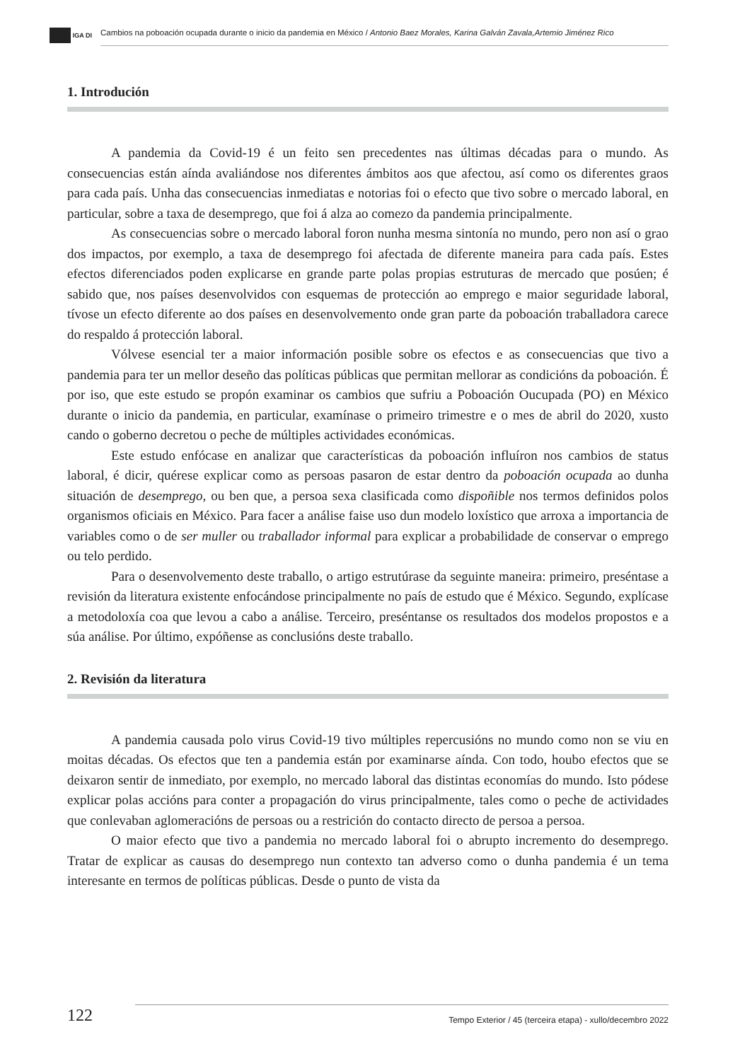IGA DI
Cambios na poboación ocupada durante o inicio da pandemia en México / Antonio Baez Morales, Karina Galván Zavala,Artemio Jiménez Rico
1. Introdución
A pandemia da Covid-19 é un feito sen precedentes nas últimas décadas para o mundo. As consecuencias están aínda avaliándose nos diferentes ámbitos aos que afectou, así como os diferentes graos para cada país. Unha das consecuencias inmediatas e notorias foi o efecto que tivo sobre o mercado laboral, en particular, sobre a taxa de desemprego, que foi á alza ao comezo da pandemia principalmente.
As consecuencias sobre o mercado laboral foron nunha mesma sintonía no mundo, pero non así o grao dos impactos, por exemplo, a taxa de desemprego foi afectada de diferente maneira para cada país. Estes efectos diferenciados poden explicarse en grande parte polas propias estruturas de mercado que posúen; é sabido que, nos países desenvolvidos con esquemas de protección ao emprego e maior seguridade laboral, tívose un efecto diferente ao dos países en desenvolvemento onde gran parte da poboación traballadora carece do respaldo á protección laboral.
Vólvese esencial ter a maior información posible sobre os efectos e as consecuencias que tivo a pandemia para ter un mellor deseño das políticas públicas que permitan mellorar as condicións da poboación. É por iso, que este estudo se propón examinar os cambios que sufriu a Poboación Oucupada (PO) en México durante o inicio da pandemia, en particular, examínase o primeiro trimestre e o mes de abril do 2020, xusto cando o goberno decretou o peche de múltiples actividades económicas.
Este estudo enfócase en analizar que características da poboación influíron nos cambios de status laboral, é dicir, quérese explicar como as persoas pasaron de estar dentro da poboación ocupada ao dunha situación de desemprego, ou ben que, a persoa sexa clasificada como dispoñible nos termos definidos polos organismos oficiais en México. Para facer a análise faise uso dun modelo loxístico que arroxa a importancia de variables como o de ser muller ou traballador informal para explicar a probabilidade de conservar o emprego ou telo perdido.
Para o desenvolvemento deste traballo, o artigo estrutúrase da seguinte maneira: primeiro, preséntase a revisión da literatura existente enfocándose principalmente no país de estudo que é México. Segundo, explícase a metodoloxía coa que levou a cabo a análise. Terceiro, preséntanse os resultados dos modelos propostos e a súa análise. Por último, expóñense as conclusións deste traballo.
2. Revisión da literatura
A pandemia causada polo virus Covid-19 tivo múltiples repercusións no mundo como non se viu en moitas décadas. Os efectos que ten a pandemia están por examinarse aínda. Con todo, houbo efectos que se deixaron sentir de inmediato, por exemplo, no mercado laboral das distintas economías do mundo. Isto pódese explicar polas accións para conter a propagación do virus principalmente, tales como o peche de actividades que conlevaban aglomeracións de persoas ou a restrición do contacto directo de persoa a persoa.
O maior efecto que tivo a pandemia no mercado laboral foi o abrupto incremento do desemprego. Tratar de explicar as causas do desemprego nun contexto tan adverso como o dunha pandemia é un tema interesante en termos de políticas públicas. Desde o punto de vista da
122
Tempo Exterior / 45 (terceira etapa) - xullo/decembro 2022